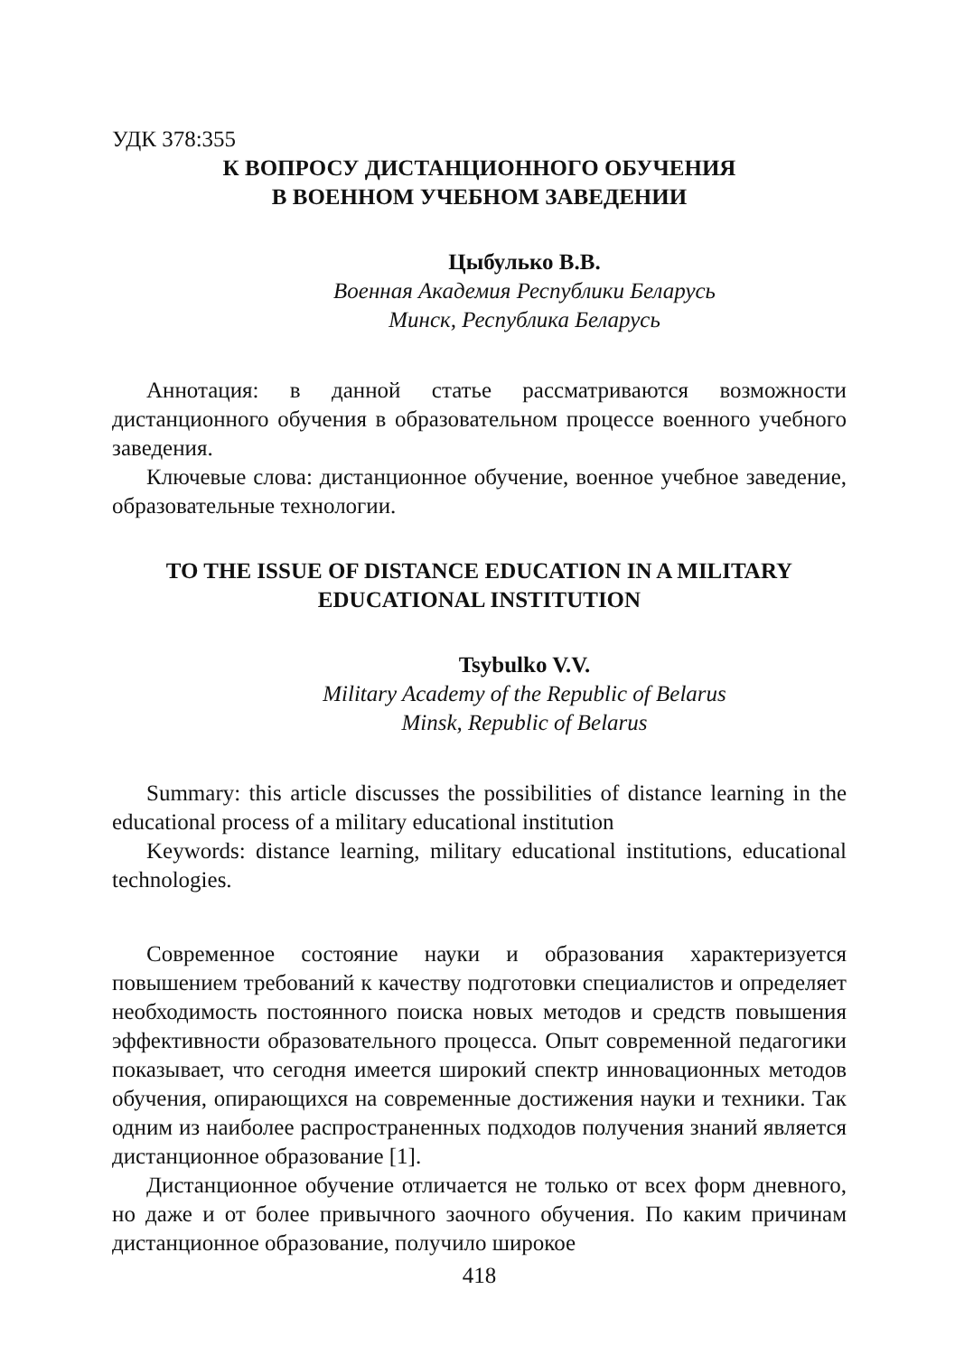УДК 378:355
К ВОПРОСУ ДИСТАНЦИОННОГО ОБУЧЕНИЯ
В ВОЕННОМ УЧЕБНОМ ЗАВЕДЕНИИ
Цыбулько В.В.
Военная Академия Республики Беларусь
Минск, Республика Беларусь
Аннотация: в данной статье рассматриваются возможности дистанционного обучения в образовательном процессе военного учебного заведения.
Ключевые слова: дистанционное обучение, военное учебное заведение, образовательные технологии.
TO THE ISSUE OF DISTANCE EDUCATION IN A MILITARY EDUCATIONAL INSTITUTION
Tsybulko V.V.
Military Academy of the Republic of Belarus
Minsk, Republic of Belarus
Summary: this article discusses the possibilities of distance learning in the educational process of a military educational institution
Keywords: distance learning, military educational institutions, educational technologies.
Современное состояние науки и образования характеризуется повышением требований к качеству подготовки специалистов и определяет необходимость постоянного поиска новых методов и средств повышения эффективности образовательного процесса. Опыт современной педагогики показывает, что сегодня имеется широкий спектр инновационных методов обучения, опирающихся на современные достижения науки и техники. Так одним из наиболее распространенных подходов получения знаний является дистанционное образование [1].
Дистанционное обучение отличается не только от всех форм дневного, но даже и от более привычного заочного обучения. По каким причинам дистанционное образование, получило широкое
418